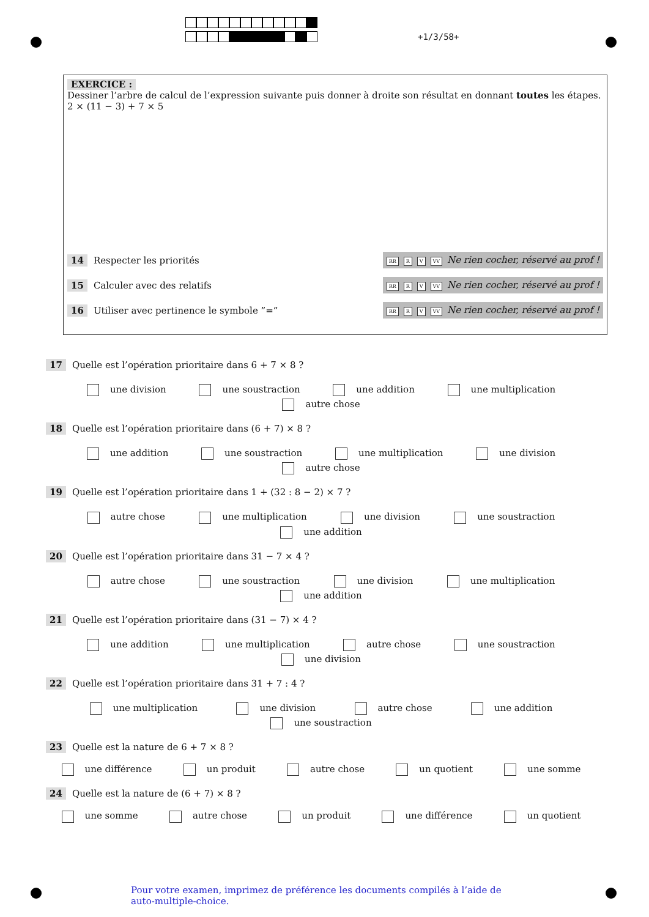+1/3/58+
EXERCICE :
Dessiner l’arbre de calcul de l’expression suivante puis donner à droite son résultat en donnant toutes les étapes.
2 × (11 − 3) + 7 × 5
14 Respecter les priorités RR R V VV Ne rien cocher, réservé au prof !
15 Calculer avec des relatifs RR R V VV Ne rien cocher, réservé au prof !
16 Utiliser avec pertinence le symbole ”=” RR R V VV Ne rien cocher, réservé au prof !
17 Quelle est l’opération prioritaire dans 6 + 7 × 8 ?
une division une soustraction une addition une multiplication
autre chose
18 Quelle est l’opération prioritaire dans (6 + 7) × 8 ?
une addition une soustraction une multiplication une division
autre chose
19 Quelle est l’opération prioritaire dans 1 + (32 : 8 − 2) × 7 ?
autre chose une multiplication une division une soustraction
une addition
20 Quelle est l’opération prioritaire dans 31 − 7 × 4 ?
autre chose une soustraction une division une multiplication
une addition
21 Quelle est l’opération prioritaire dans (31 − 7) × 4 ?
une addition une multiplication autre chose une soustraction
une division
22 Quelle est l’opération prioritaire dans 31 + 7 : 4 ?
une multiplication une division autre chose une addition
une soustraction
23 Quelle est la nature de 6 + 7 × 8 ?
une différence un produit autre chose un quotient une somme
24 Quelle est la nature de (6 + 7) × 8 ?
une somme autre chose un produit une différence un quotient
Pour votre examen, imprimez de préférence les documents compilés à l’aide de auto-multiple-choice.